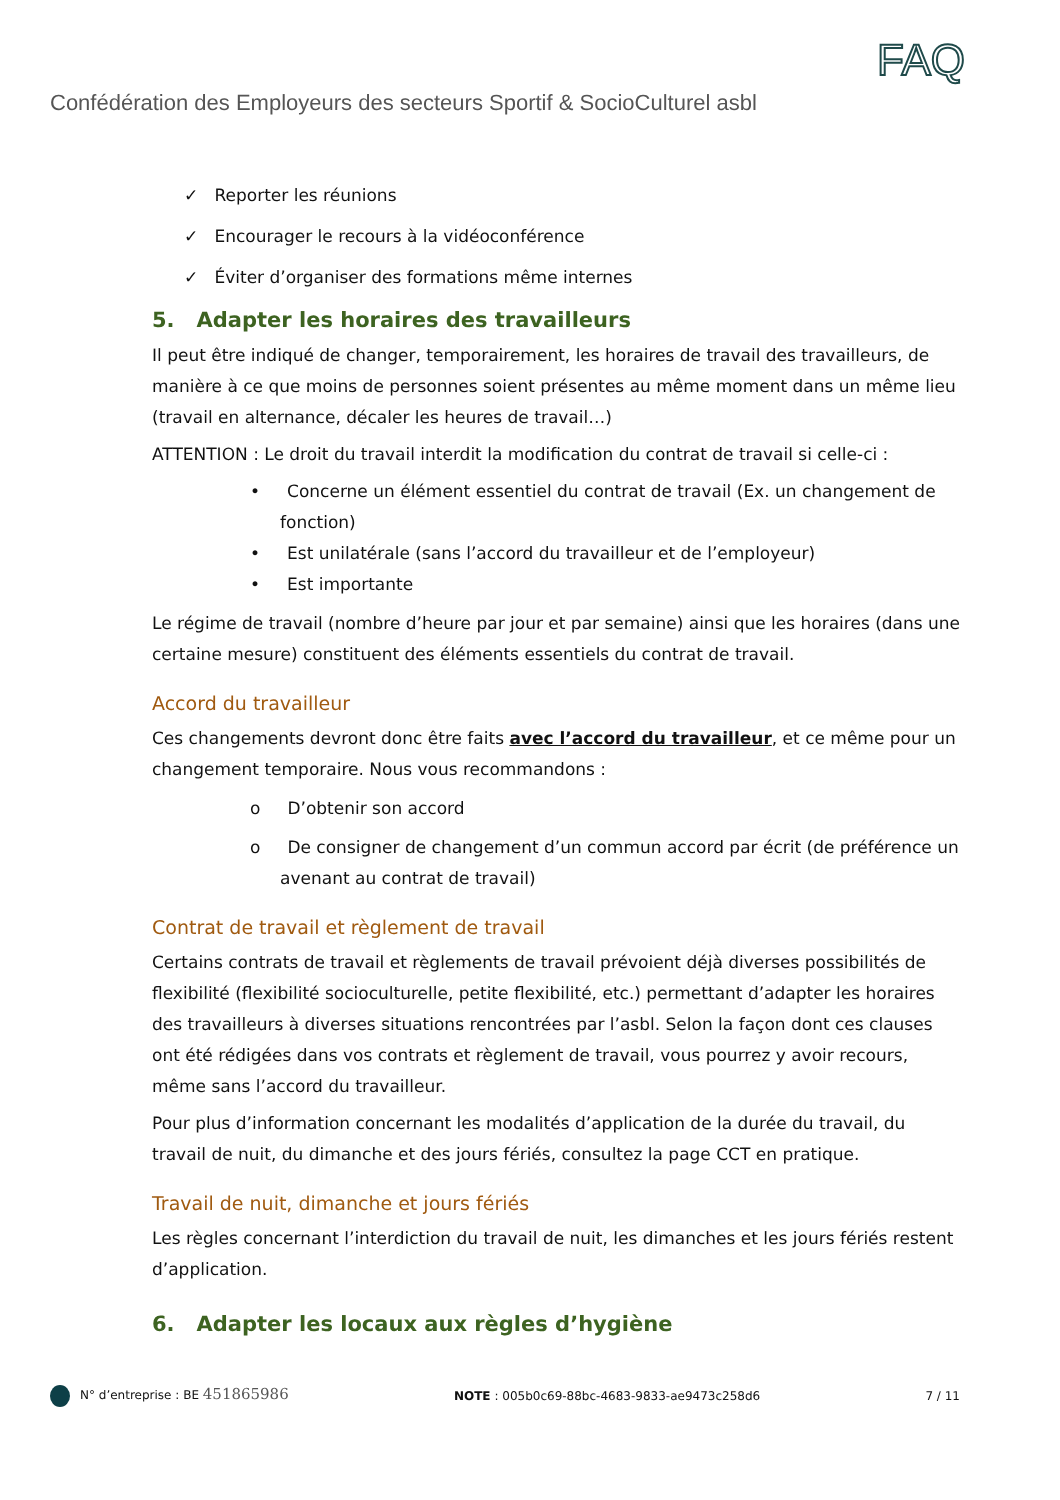FAQ
Confédération des Employeurs des secteurs Sportif & SocioCulturel asbl
✓ Reporter les réunions
✓ Encourager le recours à la vidéoconférence
✓ Éviter d’organiser des formations même internes
5. Adapter les horaires des travailleurs
Il peut être indiqué de changer, temporairement, les horaires de travail des travailleurs, de manière à ce que moins de personnes soient présentes au même moment dans un même lieu (travail en alternance, décaler les heures de travail…)
ATTENTION : Le droit du travail interdit la modification du contrat de travail si celle-ci :
• Concerne un élément essentiel du contrat de travail (Ex. un changement de fonction)
• Est unilatérale (sans l’accord du travailleur et de l’employeur)
• Est importante
Le régime de travail (nombre d’heure par jour et par semaine) ainsi que les horaires (dans une certaine mesure) constituent des éléments essentiels du contrat de travail.
Accord du travailleur
Ces changements devront donc être faits avec l’accord du travailleur, et ce même pour un changement temporaire. Nous vous recommandons :
o D’obtenir son accord
o De consigner de changement d’un commun accord par écrit (de préférence un avenant au contrat de travail)
Contrat de travail et règlement de travail
Certains contrats de travail et règlements de travail prévoient déjà diverses possibilités de flexibilité (flexibilité socioculturelle, petite flexibilité, etc.) permettant d’adapter les horaires des travailleurs à diverses situations rencontrées par l’asbl. Selon la façon dont ces clauses ont été rédigées dans vos contrats et règlement de travail, vous pourrez y avoir recours, même sans l’accord du travailleur.
Pour plus d’information concernant les modalités d’application de la durée du travail, du travail de nuit, du dimanche et des jours fériés, consultez la page CCT en pratique.
Travail de nuit, dimanche et jours fériés
Les règles concernant l’interdiction du travail de nuit, les dimanches et les jours fériés restent d’application.
6. Adapter les locaux aux règles d’hygiène
N° d’entreprise : BE 451865986
NOTE : 005b0c69-88bc-4683-9833-ae9473c258d6
7 / 11